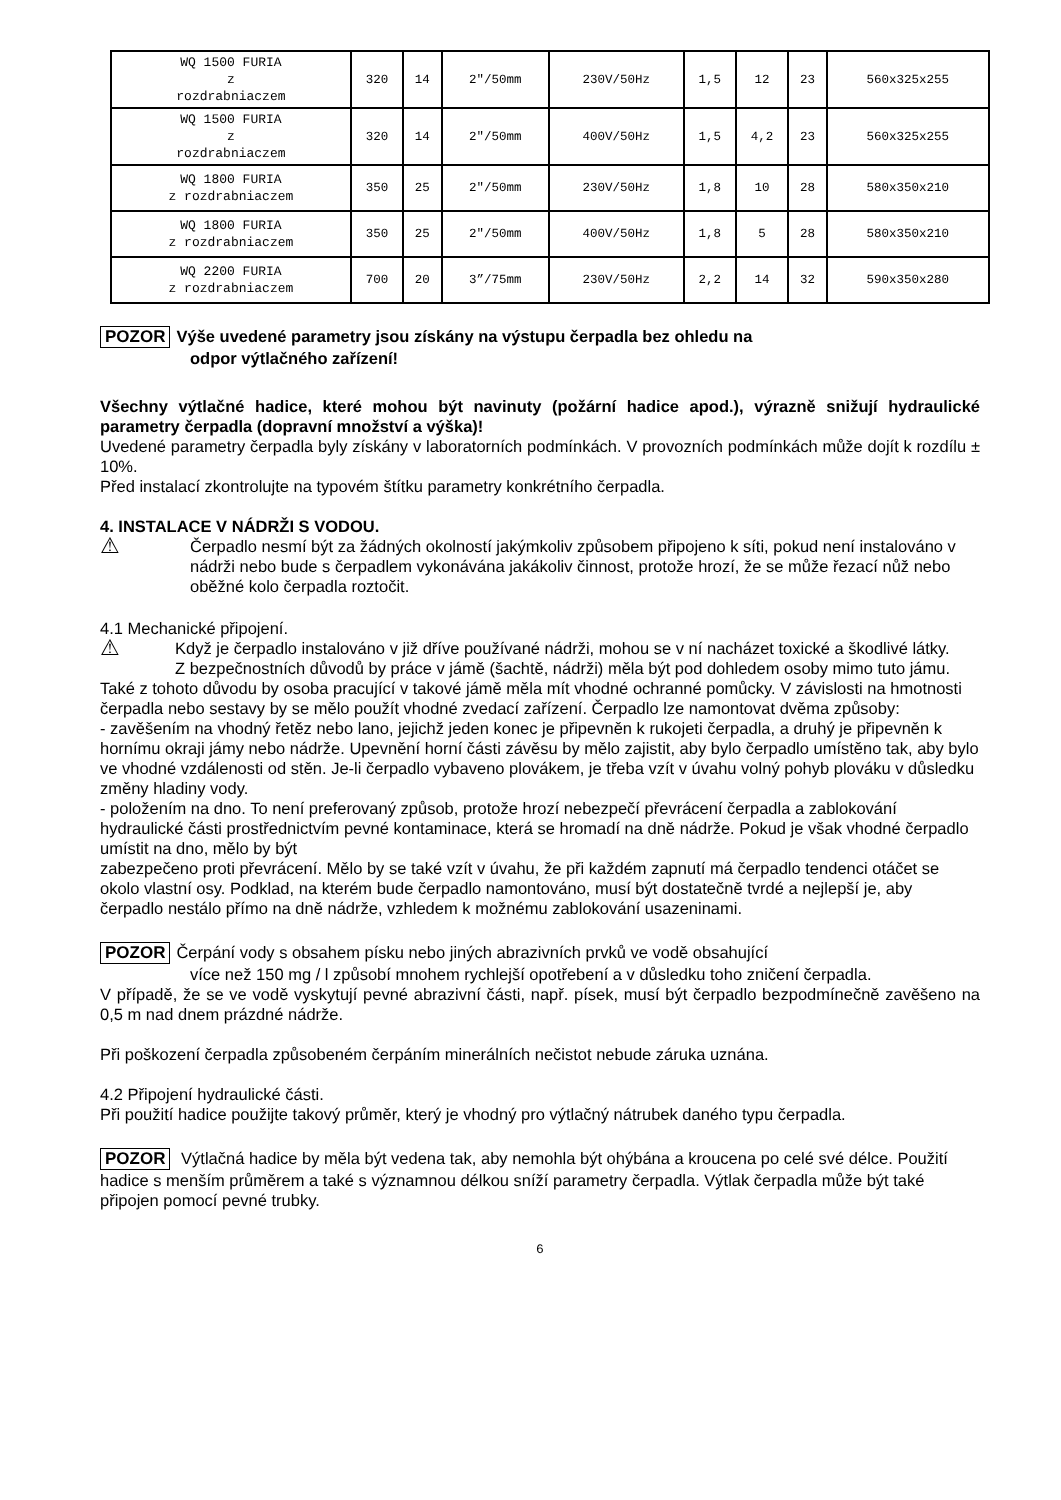| WQ 1500 FURIA z rozdrabniaczem | 320 | 14 | 2"/50mm | 230V/50Hz | 1,5 | 12 | 23 | 560x325x255 |
| WQ 1500 FURIA z rozdrabniaczem | 320 | 14 | 2"/50mm | 400V/50Hz | 1,5 | 4,2 | 23 | 560x325x255 |
| WQ 1800 FURIA z rozdrabniaczem | 350 | 25 | 2"/50mm | 230V/50Hz | 1,8 | 10 | 28 | 580x350x210 |
| WQ 1800 FURIA z rozdrabniaczem | 350 | 25 | 2"/50mm | 400V/50Hz | 1,8 | 5 | 28 | 580x350x210 |
| WQ 2200 FURIA z rozdrabniaczem | 700 | 20 | 3”/75mm | 230V/50Hz | 2,2 | 14 | 32 | 590x350x280 |
POZOR Výše uvedené parametry jsou získány na výstupu čerpadla bez ohledu na
odpor výtlačného zařízení!
Všechny výtlačné hadice, které mohou být navinuty (požární hadice apod.), výrazně snižují hydraulické parametry čerpadla (dopravní množství a výška)!
Uvedené parametry čerpadla byly získány v laboratorních podmínkách. V provozních podmínkách může dojít k rozdílu ± 10%.
Před instalací zkontrolujte na typovém štítku parametry konkrétního čerpadla.
4. INSTALACE V NÁDRŽI S VODOU.
⚠
Čerpadlo nesmí být za žádných okolností jakýmkoliv způsobem připojeno k síti, pokud není instalováno v nádrži nebo bude s čerpadlem vykonávána jakákoliv činnost, protože hrozí, že se může řezací nůž nebo oběžné kolo čerpadla roztočit.
4.1 Mechanické připojení.
⚠
Když je čerpadlo instalováno v již dříve používané nádrži, mohou se v ní nacházet toxické a škodlivé látky.
Z bezpečnostních důvodů by práce v jámě (šachtě, nádrži) měla být pod dohledem osoby mimo tuto jámu. Také z tohoto důvodu by osoba pracující v takové jámě měla mít vhodné ochranné pomůcky. V závislosti na hmotnosti čerpadla nebo sestavy by se mělo použít vhodné zvedací zařízení. Čerpadlo lze namontovat dvěma způsoby:
- zavěšením na vhodný řetěz nebo lano, jejichž jeden konec je připevněn k rukojeti čerpadla, a druhý je připevněn k hornímu okraji jámy nebo nádrže. Upevnění horní části závěsu by mělo zajistit, aby bylo čerpadlo umístěno tak, aby bylo ve vhodné vzdálenosti od stěn. Je-li čerpadlo vybaveno plovákem, je třeba vzít v úvahu volný pohyb plováku v důsledku změny hladiny vody.
- položením na dno. To není preferovaný způsob, protože hrozí nebezpečí převrácení čerpadla a zablokování hydraulické části prostřednictvím pevné kontaminace, která se hromadí na dně nádrže. Pokud je však vhodné čerpadlo umístit na dno, mělo by být
zabezpečeno proti převrácení. Mělo by se také vzít v úvahu, že při každém zapnutí má čerpadlo tendenci otáčet se okolo vlastní osy. Podklad, na kterém bude čerpadlo namontováno, musí být dostatečně tvrdé a nejlepší je, aby čerpadlo nestálo přímo na dně nádrže, vzhledem k možnému zablokování usazeninami.
POZOR Čerpání vody s obsahem písku nebo jiných abrazivních prvků ve vodě obsahující
více než 150 mg / l způsobí mnohem rychlejší opotřebení a v důsledku toho zničení čerpadla.
V případě, že se ve vodě vyskytují pevné abrazivní části, např. písek, musí být čerpadlo bezpodmínečně zavěšeno na 0,5 m nad dnem prázdné nádrže.
Při poškození čerpadla způsobeném čerpáním minerálních nečistot nebude záruka uznána.
4.2 Připojení hydraulické části.
Při použití hadice použijte takový průměr, který je vhodný pro výtlačný nátrubek daného typu čerpadla.
POZOR Výtlačná hadice by měla být vedena tak, aby nemohla být ohýbána a kroucena po celé své délce. Použití hadice s menším průměrem a také s významnou délkou sníží parametry čerpadla. Výtlak čerpadla může být také připojen pomocí pevné trubky.
6